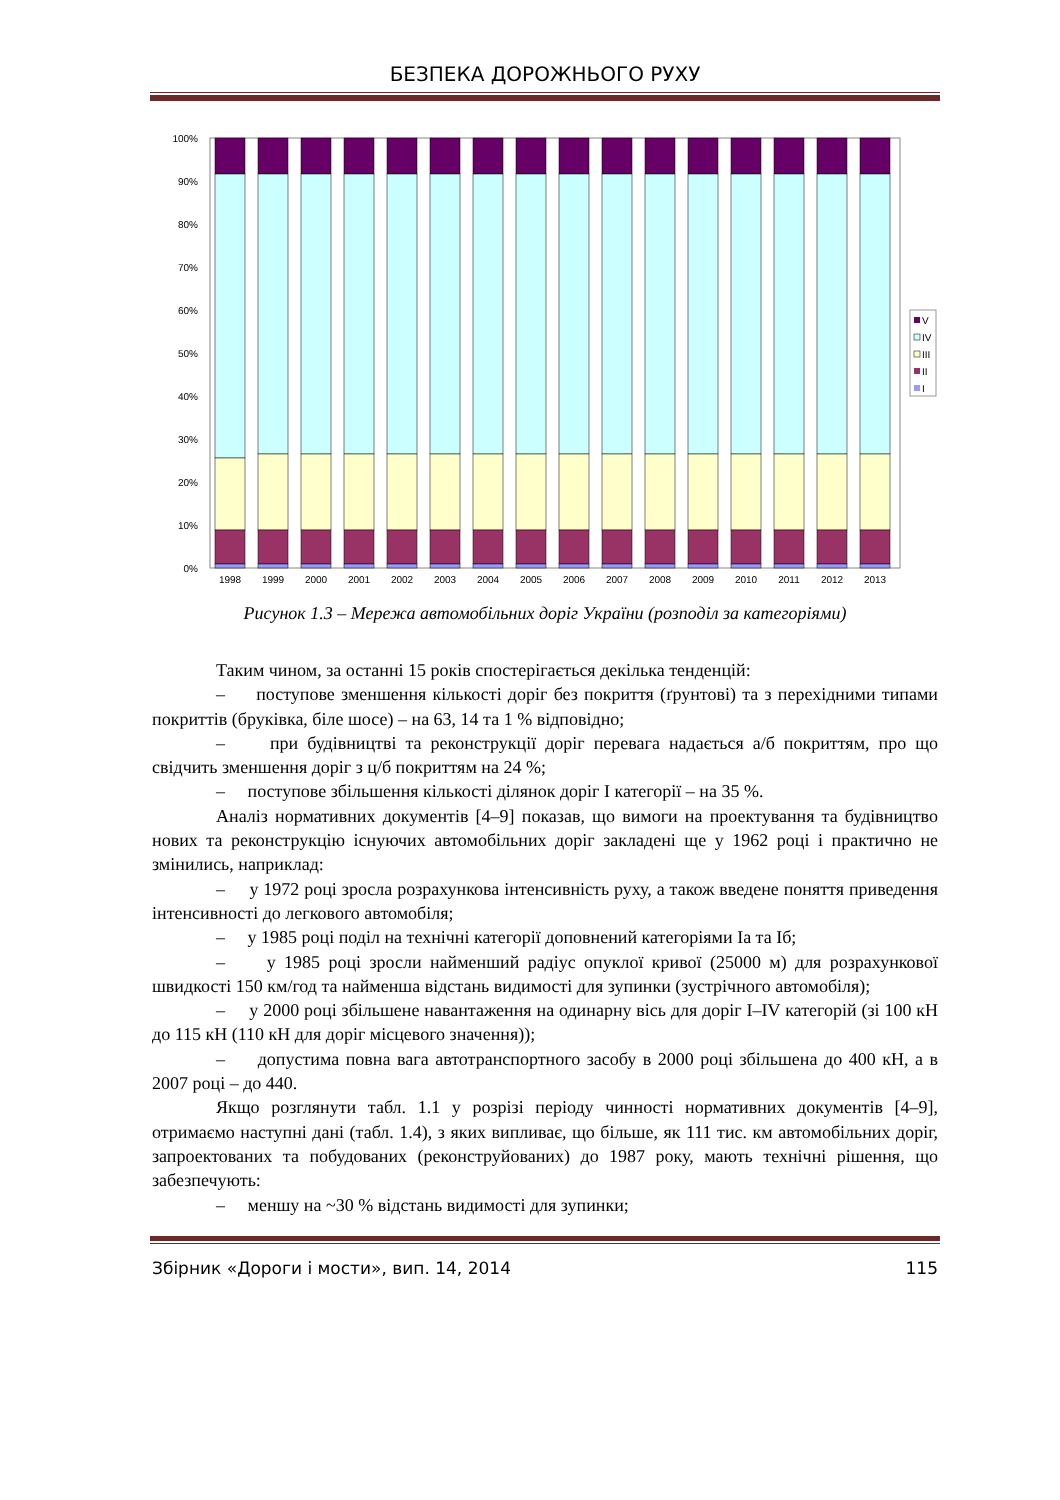БЕЗПЕКА ДОРОЖНЬОГО РУХУ
100%
90%
80%
70%
60%
50%
40%
30%
20%
10%
0%
1998
1999
2000
2001
2002
2003
2004
2005
2006
2007
2008
2009
2010
2011
2012
2013
V
IV
III
II
I
Рисунок 1.3 – Мережа автомобільних доріг України (розподіл за категоріями)
Таким чином, за останні 15 років спостерігається декілька тенденцій:
– поступове зменшення кількості доріг без покриття (ґрунтові) та з перехідними типами покриттів (бруківка, біле шосе) – на 63, 14 та 1 % відповідно;
– при будівництві та реконструкції доріг перевага надається а/б покриттям, про що свідчить зменшення доріг з ц/б покриттям на 24 %;
– поступове збільшення кількості ділянок доріг I категорії – на 35 %.
Аналіз нормативних документів [4–9] показав, що вимоги на проектування та будівництво нових та реконструкцію існуючих автомобільних доріг закладені ще у 1962 році і практично не змінились, наприклад:
– у 1972 році зросла розрахункова інтенсивність руху, а також введене поняття приведення інтенсивності до легкового автомобіля;
– у 1985 році поділ на технічні категорії доповнений категоріями Iа та Iб;
– у 1985 році зросли найменший радіус опуклої кривої (25000 м) для розрахункової швидкості 150 км/год та найменша відстань видимості для зупинки (зустрічного автомобіля);
– у 2000 році збільшене навантаження на одинарну вісь для доріг I–IV категорій (зі 100 кН до 115 кН (110 кН для доріг місцевого значення));
– допустима повна вага автотранспортного засобу в 2000 році збільшена до 400 кН, а в 2007 році – до 440.
Якщо розглянути табл. 1.1 у розрізі періоду чинності нормативних документів [4–9], отримаємо наступні дані (табл. 1.4), з яких випливає, що більше, як 111 тис. км автомобільних доріг, запроектованих та побудованих (реконструйованих) до 1987 року, мають технічні рішення, що забезпечують:
– меншу на ~30 % відстань видимості для зупинки;
Збірник «Дороги і мости», вип. 14, 2014 115